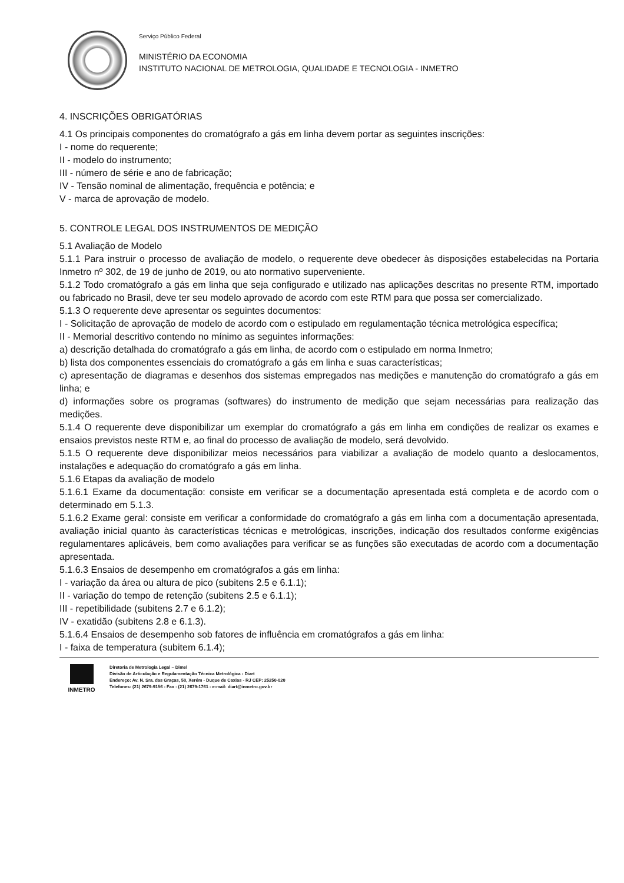Serviço Público Federal
MINISTÉRIO DA ECONOMIA
INSTITUTO NACIONAL DE METROLOGIA, QUALIDADE E TECNOLOGIA - INMETRO
4. INSCRIÇÕES OBRIGATÓRIAS
4.1 Os principais componentes do cromatógrafo a gás em linha devem portar as seguintes inscrições:
I - nome do requerente;
II - modelo do instrumento;
III - número de série e ano de fabricação;
IV - Tensão nominal de alimentação, frequência e potência; e
V - marca de aprovação de modelo.
5. CONTROLE LEGAL DOS INSTRUMENTOS DE MEDIÇÃO
5.1 Avaliação de Modelo
5.1.1 Para instruir o processo de avaliação de modelo, o requerente deve obedecer às disposições estabelecidas na Portaria Inmetro nº 302, de 19 de junho de 2019, ou ato normativo superveniente.
5.1.2 Todo cromatógrafo a gás em linha que seja configurado e utilizado nas aplicações descritas no presente RTM, importado ou fabricado no Brasil, deve ter seu modelo aprovado de acordo com este RTM para que possa ser comercializado.
5.1.3 O requerente deve apresentar os seguintes documentos:
I - Solicitação de aprovação de modelo de acordo com o estipulado em regulamentação técnica metrológica específica;
II - Memorial descritivo contendo no mínimo as seguintes informações:
a) descrição detalhada do cromatógrafo a gás em linha, de acordo com o estipulado em norma Inmetro;
b) lista dos componentes essenciais do cromatógrafo a gás em linha e suas características;
c) apresentação de diagramas e desenhos dos sistemas empregados nas medições e manutenção do cromatógrafo a gás em linha; e
d) informações sobre os programas (softwares) do instrumento de medição que sejam necessárias para realização das medições.
5.1.4 O requerente deve disponibilizar um exemplar do cromatógrafo a gás em linha em condições de realizar os exames e ensaios previstos neste RTM e, ao final do processo de avaliação de modelo, será devolvido.
5.1.5 O requerente deve disponibilizar meios necessários para viabilizar a avaliação de modelo quanto a deslocamentos, instalações e adequação do cromatógrafo a gás em linha.
5.1.6 Etapas da avaliação de modelo
5.1.6.1 Exame da documentação: consiste em verificar se a documentação apresentada está completa e de acordo com o determinado em 5.1.3.
5.1.6.2 Exame geral: consiste em verificar a conformidade do cromatógrafo a gás em linha com a documentação apresentada, avaliação inicial quanto às características técnicas e metrológicas, inscrições, indicação dos resultados conforme exigências regulamentares aplicáveis, bem como avaliações para verificar se as funções são executadas de acordo com a documentação apresentada.
5.1.6.3 Ensaios de desempenho em cromatógrafos a gás em linha:
I - variação da área ou altura de pico (subitens 2.5 e 6.1.1);
II - variação do tempo de retenção (subitens 2.5 e 6.1.1);
III - repetibilidade (subitens 2.7 e 6.1.2);
IV - exatidão (subitens 2.8 e 6.1.3).
5.1.6.4 Ensaios de desempenho sob fatores de influência em cromatógrafos a gás em linha:
I - faixa de temperatura (subitem 6.1.4);
INMETRO
Diretoria de Metrologia Legal – Dimel
Divisão de Articulação e Regulamentação Técnica Metrológica - Diart
Endereço: Av. N. Sra. das Graças, 50, Xerém - Duque de Caxias - RJ CEP: 25250-020
Telefones: (21) 2679-9156 - Fax : (21) 2679-1761 - e-mail: diart@inmetro.gov.br